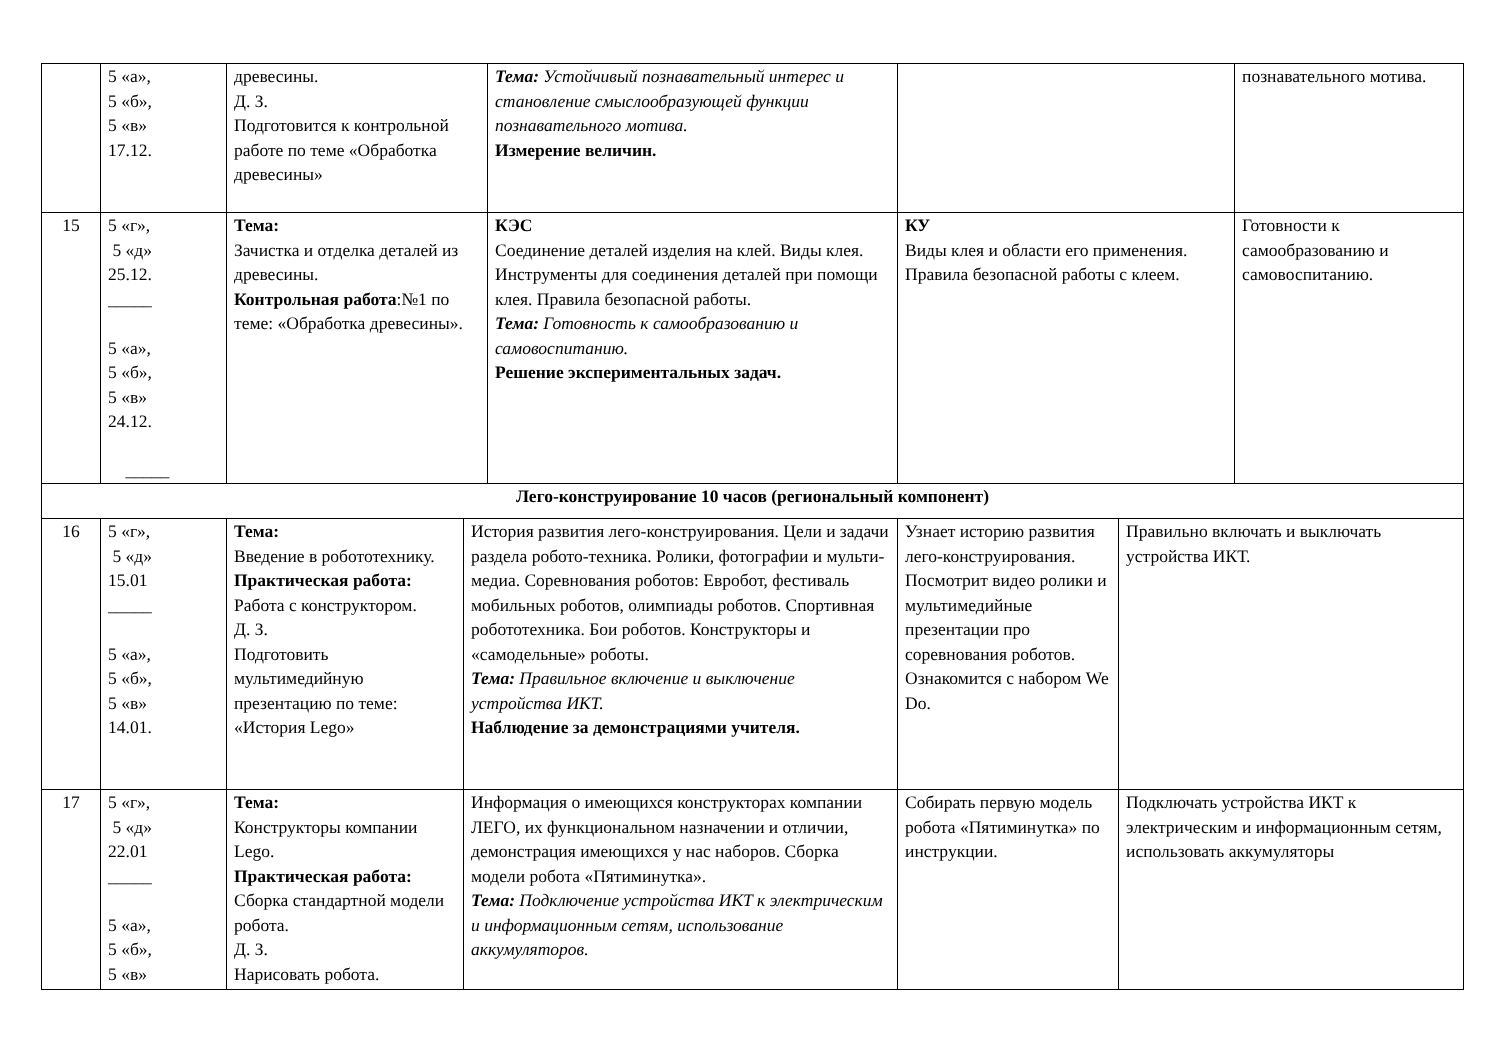| | 5 «а», 5 «б», 5 «в» 17.12. | древесины. Д. З. Подготовится к контрольной работе по теме «Обработка древесины» | | Тема: Устойчивый познавательный интерес и становление смыслообразующей функции познавательного мотива. Измерение величин. | | | познавательного мотива. |
| 15 | 5 «г», 5 «д» 25.12. _____ 5 «а», 5 «б», 5 «в» 24.12. _____ | Тема: Зачистка и отделка деталей из древесины. Контрольная работа :№1 по теме: «Обработка древесины». | | КЭС Соединение деталей изделия на клей. Виды клея. Инструменты для соединения деталей при помощи клея. Правила безопасной работы. Тема: Готовность к самообразованию и самовоспитанию. Решение экспериментальных задач. | КУ Виды клея и области его применения. Правила безопасной работы с клеем. | | Готовности к самообразованию и самовоспитанию. |
| Лего-конструирование 10 часов (региональный компонент) | | | | | | | |
| 16 | 5 «г», 5 «д» 15.01 _____ 5 «а», 5 «б», 5 «в» 14.01. | Тема: Введение в робототехнику. Практическая работа: Работа с конструктором. Д. З. Подготовить мультимедийную презентацию по теме: «История Lego» | История развития лего-конструирования. Цели и задачи раздела робото-техника. Ролики, фотографии и мульти-медиа. Соревнования роботов: Евробот, фестиваль мобильных роботов, олимпиады роботов. Спортивная робототехника. Бои роботов. Конструкторы и «самодельные» роботы. Тема: Правильное включение и выключение устройства ИКТ. Наблюдение за демонстрациями учителя. | | Узнает историю развития лего-конструирования. Посмотрит видео ролики и мультимедийные презентации про соревнования роботов. Ознакомится с набором We Do. | Правильно включать и выключать устройства ИКТ. | |
| 17 | 5 «г», 5 «д» 22.01 _____ 5 «а», 5 «б», 5 «в» | Тема: Конструкторы компании Lego. Практическая работа: Сборка стандартной модели робота. Д. З. Нарисовать робота. | Информация о имеющихся конструкторах компании ЛЕГО, их функциональном назначении и отличии, демонстрация имеющихся у нас наборов. Сборка модели робота «Пятиминутка». Тема: Подключение устройства ИКТ к электрическим и информационным сетям, использование аккумуляторов. | | Собирать первую модель робота «Пятиминутка» по инструкции. | Подключать устройства ИКТ к электрическим и информационным сетям, использовать аккумуляторы | |